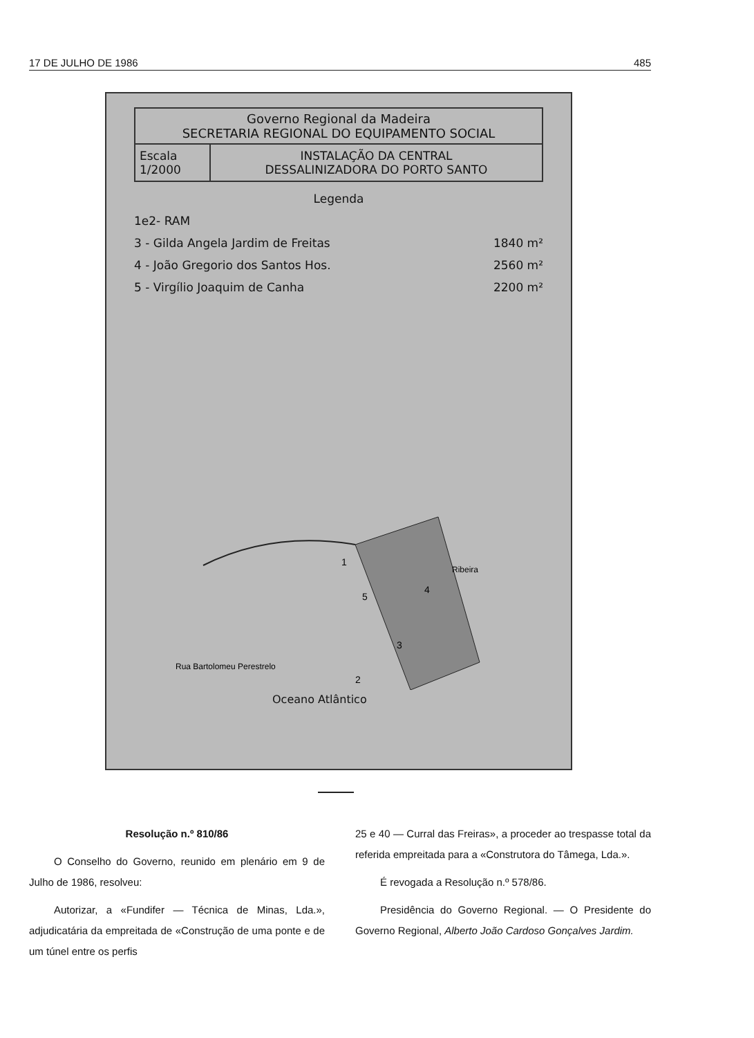17 DE JULHO DE 1986 485
Governo Regional da Madeira
SECRETARIA REGIONAL DO EQUIPAMENTO SOCIAL
Escala
1/2000
INSTALAÇÃO DA CENTRAL
DESSALINIZADORA DO PORTO SANTO
Legenda
1e2- RAM
3 - Gilda Angela Jardim de Freitas 1840 m²
4 - João Gregorio dos Santos Hos. 2560 m²
5 - Virgílio Joaquim de Canha 2200 m²
1
5
4
3
2
Rua Bartolomeu Perestrelo
Ribeira
Oceano Atlântico
Resolução n.º 810/86
O Conselho do Governo, reunido em plenário em 9 de Julho de 1986, resolveu:
Autorizar, a «Fundifer — Técnica de Minas, Lda.», adjudicatária da empreitada de «Construção de uma ponte e de um túnel entre os perfis
25 e 40 — Curral das Freiras», a proceder ao trespasse total da referida empreitada para a «Construtora do Tâmega, Lda.».
É revogada a Resolução n.º 578/86.
Presidência do Governo Regional. — O Presidente do Governo Regional, Alberto João Cardoso Gonçalves Jardim.